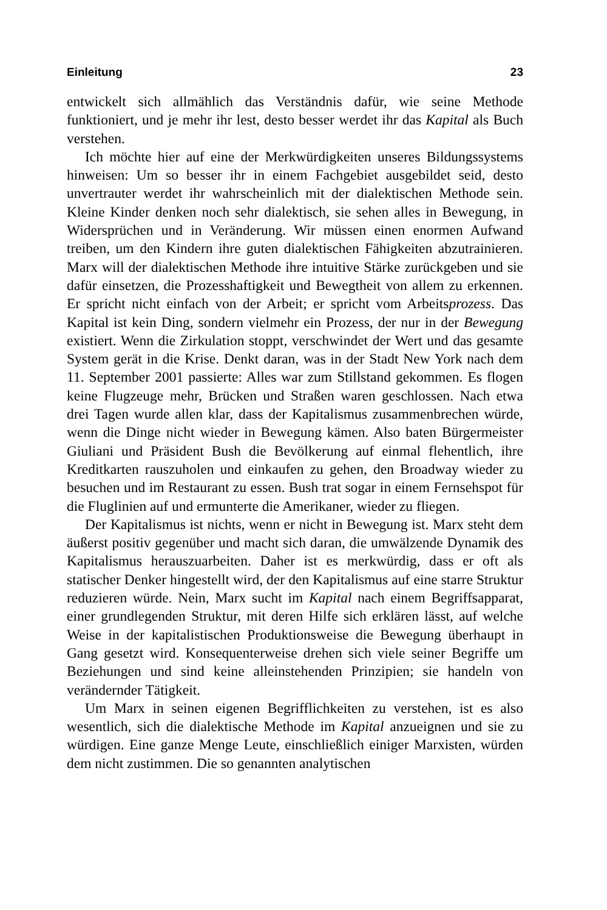Einleitung 23
entwickelt sich allmählich das Verständnis dafür, wie seine Methode funktioniert, und je mehr ihr lest, desto besser werdet ihr das Kapital als Buch verstehen.
Ich möchte hier auf eine der Merkwürdigkeiten unseres Bildungssystems hinweisen: Um so besser ihr in einem Fachgebiet ausgebildet seid, desto unvertrauter werdet ihr wahrscheinlich mit der dialektischen Methode sein. Kleine Kinder denken noch sehr dialektisch, sie sehen alles in Bewegung, in Widersprüchen und in Veränderung. Wir müssen einen enormen Aufwand treiben, um den Kindern ihre guten dialektischen Fähigkeiten abzutrainieren. Marx will der dialektischen Methode ihre intuitive Stärke zurückgeben und sie dafür einsetzen, die Prozesshaftigkeit und Bewegtheit von allem zu erkennen. Er spricht nicht einfach von der Arbeit; er spricht vom Arbeitsprozess. Das Kapital ist kein Ding, sondern vielmehr ein Prozess, der nur in der Bewegung existiert. Wenn die Zirkulation stoppt, verschwindet der Wert und das gesamte System gerät in die Krise. Denkt daran, was in der Stadt New York nach dem 11. September 2001 passierte: Alles war zum Stillstand gekommen. Es flogen keine Flugzeuge mehr, Brücken und Straßen waren geschlossen. Nach etwa drei Tagen wurde allen klar, dass der Kapitalismus zusammenbrechen würde, wenn die Dinge nicht wieder in Bewegung kämen. Also baten Bürgermeister Giuliani und Präsident Bush die Bevölkerung auf einmal flehentlich, ihre Kreditkarten rauszuholen und einkaufen zu gehen, den Broadway wieder zu besuchen und im Restaurant zu essen. Bush trat sogar in einem Fernsehspot für die Fluglinien auf und ermunterte die Amerikaner, wieder zu fliegen.
Der Kapitalismus ist nichts, wenn er nicht in Bewegung ist. Marx steht dem äußerst positiv gegenüber und macht sich daran, die umwälzende Dynamik des Kapitalismus herauszuarbeiten. Daher ist es merkwürdig, dass er oft als statischer Denker hingestellt wird, der den Kapitalismus auf eine starre Struktur reduzieren würde. Nein, Marx sucht im Kapital nach einem Begriffsapparat, einer grundlegenden Struktur, mit deren Hilfe sich erklären lässt, auf welche Weise in der kapitalistischen Produktionsweise die Bewegung überhaupt in Gang gesetzt wird. Konsequenterweise drehen sich viele seiner Begriffe um Beziehungen und sind keine alleinstehenden Prinzipien; sie handeln von verändernder Tätigkeit.
Um Marx in seinen eigenen Begrifflichkeiten zu verstehen, ist es also wesentlich, sich die dialektische Methode im Kapital anzueignen und sie zu würdigen. Eine ganze Menge Leute, einschließlich einiger Marxisten, würden dem nicht zustimmen. Die so genannten analytischen